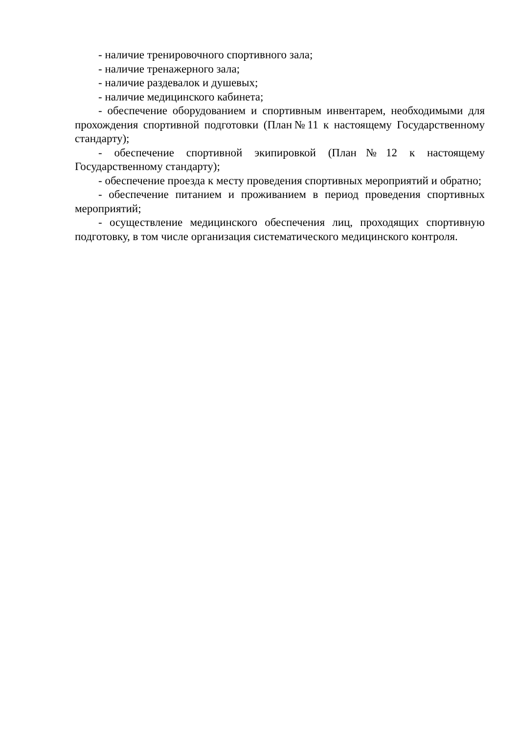- наличие тренировочного спортивного зала;
- наличие тренажерного зала;
- наличие раздевалок и душевых;
- наличие медицинского кабинета;
- обеспечение оборудованием и спортивным инвентарем, необходимыми для прохождения спортивной подготовки (План№11 к настоящему Государственному стандарту);
- обеспечение спортивной экипировкой (План№12 к настоящему Государственному стандарту);
- обеспечение проезда к месту проведения спортивных мероприятий и обратно;
- обеспечение питанием и проживанием в период проведения спортивных мероприятий;
- осуществление медицинского обеспечения лиц, проходящих спортивную подготовку, в том числе организация систематического медицинского контроля.